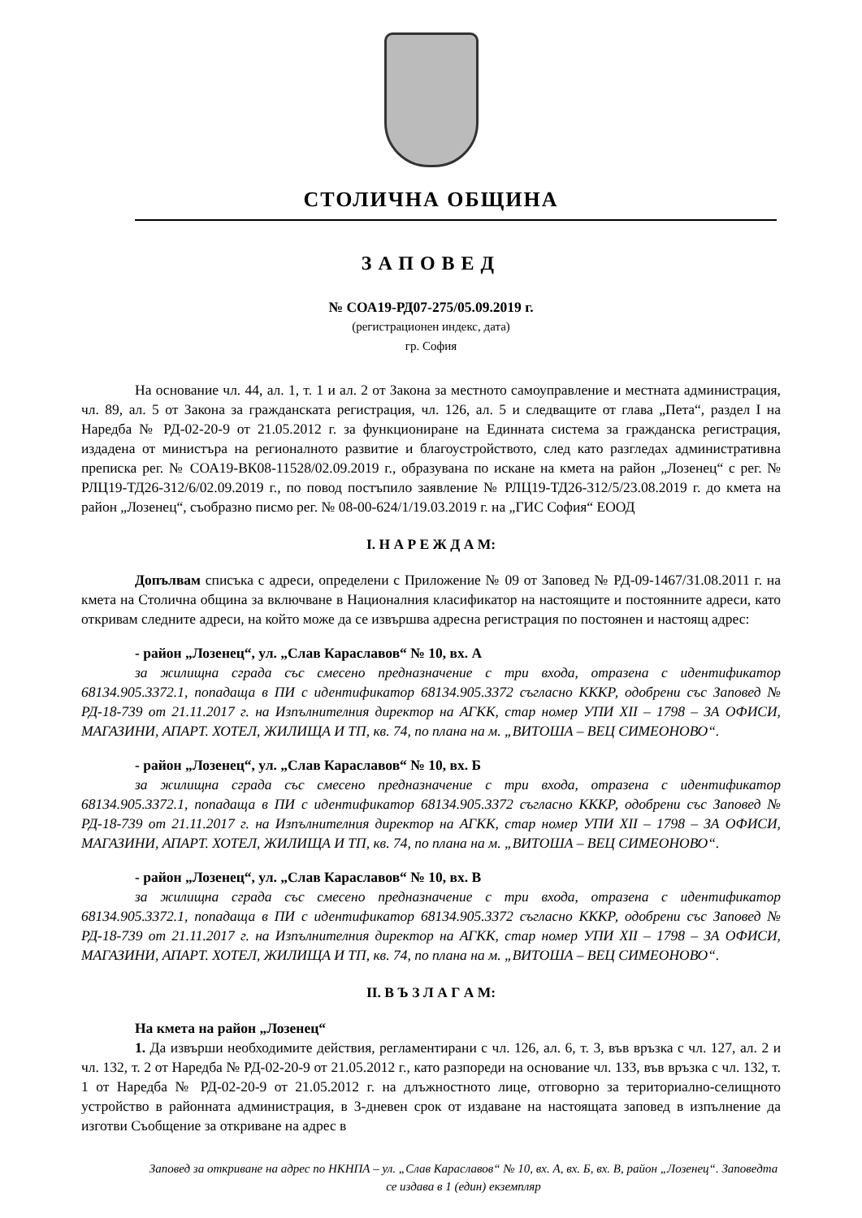СТОЛИЧНА ОБЩИНА
ЗАПОВЕД
№ СОА19-РД07-275/05.09.2019 г.
(регистрационен индекс, дата)
гр. София
На основание чл. 44, ал. 1, т. 1 и ал. 2 от Закона за местното самоуправление и местната администрация, чл. 89, ал. 5 от Закона за гражданската регистрация, чл. 126, ал. 5 и следващите от глава „Пета“, раздел I на Наредба № РД-02-20-9 от 21.05.2012 г. за функциониране на Единната система за гражданска регистрация, издадена от министъра на регионалното развитие и благоустройството, след като разгледах административна преписка рег. № СОА19-ВК08-11528/02.09.2019 г., образувана по искане на кмета на район „Лозенец“ с рег. № РЛЦ19-ТД26-312/6/02.09.2019 г., по повод постъпило заявление № РЛЦ19-ТД26-312/5/23.08.2019 г. до кмета на район „Лозенец“, съобразно писмо рег. № 08-00-624/1/19.03.2019 г. на „ГИС София“ ЕООД
I. Н А Р Е Ж Д А М:
Допълвам списъка с адреси, определени с Приложение № 09 от Заповед № РД-09-1467/31.08.2011 г. на кмета на Столична община за включване в Националния класификатор на настоящите и постоянните адреси, като откривам следните адреси, на който може да се извършва адресна регистрация по постоянен и настоящ адрес:
- район „Лозенец“, ул. „Слав Караславов“ № 10, вх. А
за жилищна сграда със смесено предназначение с три входа, отразена с идентификатор 68134.905.3372.1, попадаща в ПИ с идентификатор 68134.905.3372 съгласно КККР, одобрени със Заповед № РД-18-739 от 21.11.2017 г. на Изпълнителния директор на АГКК, стар номер УПИ XII – 1798 – ЗА ОФИСИ, МАГАЗИНИ, АПАРТ. ХОТЕЛ, ЖИЛИЩА И ТП, кв. 74, по плана на м. „ВИТОША – ВЕЦ СИМЕОНОВО“.
- район „Лозенец“, ул. „Слав Караславов“ № 10, вх. Б
за жилищна сграда със смесено предназначение с три входа, отразена с идентификатор 68134.905.3372.1, попадаща в ПИ с идентификатор 68134.905.3372 съгласно КККР, одобрени със Заповед № РД-18-739 от 21.11.2017 г. на Изпълнителния директор на АГКК, стар номер УПИ XII – 1798 – ЗА ОФИСИ, МАГАЗИНИ, АПАРТ. ХОТЕЛ, ЖИЛИЩА И ТП, кв. 74, по плана на м. „ВИТОША – ВЕЦ СИМЕОНОВО“.
- район „Лозенец“, ул. „Слав Караславов“ № 10, вх. В
за жилищна сграда със смесено предназначение с три входа, отразена с идентификатор 68134.905.3372.1, попадаща в ПИ с идентификатор 68134.905.3372 съгласно КККР, одобрени със Заповед № РД-18-739 от 21.11.2017 г. на Изпълнителния директор на АГКК, стар номер УПИ XII – 1798 – ЗА ОФИСИ, МАГАЗИНИ, АПАРТ. ХОТЕЛ, ЖИЛИЩА И ТП, кв. 74, по плана на м. „ВИТОША – ВЕЦ СИМЕОНОВО“.
II. В Ъ З Л А Г А М:
На кмета на район „Лозенец“
1. Да извърши необходимите действия, регламентирани с чл. 126, ал. 6, т. 3, във връзка с чл. 127, ал. 2 и чл. 132, т. 2 от Наредба № РД-02-20-9 от 21.05.2012 г., като разпореди на основание чл. 133, във връзка с чл. 132, т. 1 от Наредба № РД-02-20-9 от 21.05.2012 г. на длъжностното лице, отговорно за териториално-селищното устройство в районната администрация, в 3-дневен срок от издаване на настоящата заповед в изпълнение да изготви Съобщение за откриване на адрес в
Заповед за откриване на адрес по НКНПА – ул. „Слав Караславов“ № 10, вх. А, вх. Б, вх. В, район „Лозенец“. Заповедта се издава в 1 (един) екземпляр